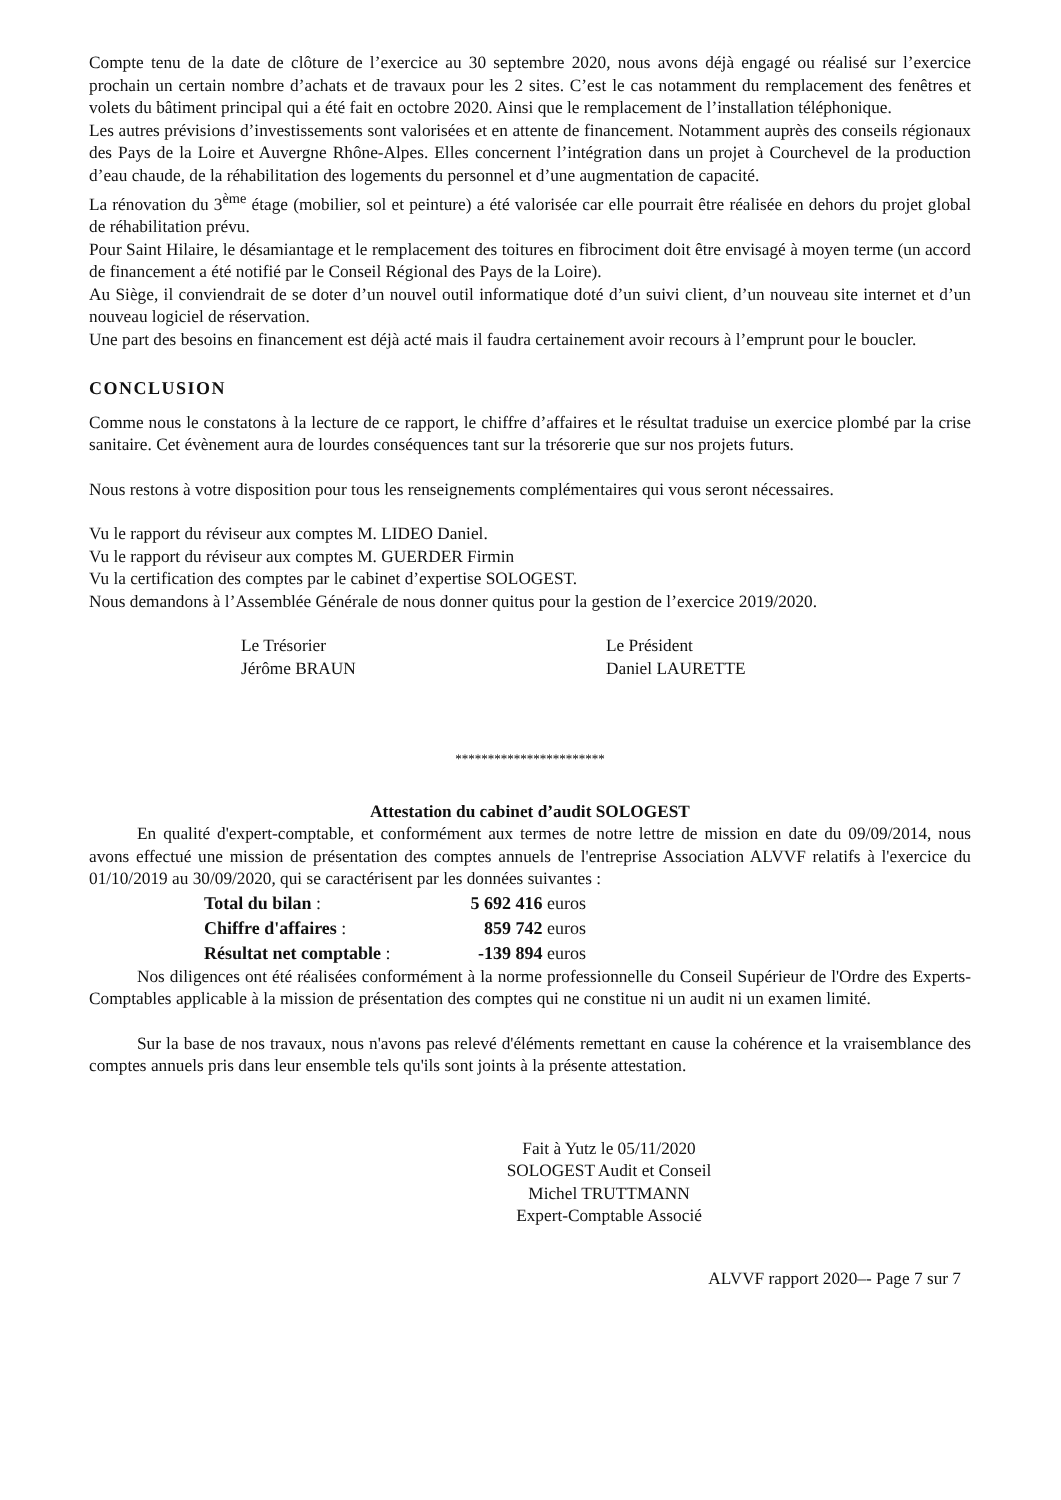Compte tenu de la date de clôture de l’exercice au 30 septembre 2020, nous avons déjà engagé ou réalisé sur l’exercice prochain un certain nombre d’achats et de travaux pour les 2 sites. C’est le cas notamment du remplacement des fenêtres et volets du bâtiment principal qui a été fait en octobre 2020. Ainsi que le remplacement de l’installation téléphonique.
Les autres prévisions d’investissements sont valorisées et en attente de financement. Notamment auprès des conseils régionaux des Pays de la Loire et Auvergne Rhône-Alpes. Elles concernent l’intégration dans un projet à Courchevel de la production d’eau chaude, de la réhabilitation des logements du personnel et d’une augmentation de capacité.
La rénovation du 3<sup>ème</sup> étage (mobilier, sol et peinture) a été valorisée car elle pourrait être réalisée en dehors du projet global de réhabilitation prévu.
Pour Saint Hilaire, le désamiantage et le remplacement des toitures en fibrociment doit être envisagé à moyen terme (un accord de financement a été notifié par le Conseil Régional des Pays de la Loire).
Au Siège, il conviendrait de se doter d’un nouvel outil informatique doté d’un suivi client, d’un nouveau site internet et d’un nouveau logiciel de réservation.
Une part des besoins en financement est déjà acté mais il faudra certainement avoir recours à l’emprunt pour le boucler.
CONCLUSION
Comme nous le constatons à la lecture de ce rapport, le chiffre d’affaires et le résultat traduise un exercice plombé par la crise sanitaire. Cet évènement aura de lourdes conséquences tant sur la trésorerie que sur nos projets futurs.
Nous restons à votre disposition pour tous les renseignements complémentaires qui vous seront nécessaires.
Vu le rapport du réviseur aux comptes M. LIDEO Daniel.
Vu le rapport du réviseur aux comptes M. GUERDER Firmin
Vu la certification des comptes par le cabinet d’expertise SOLOGEST.
Nous demandons à l’Assemblée Générale de nous donner quitus pour la gestion de l’exercice 2019/2020.
Le Trésorier
Jérôme BRAUN
Le Président
Daniel LAURETTE
***********************
Attestation du cabinet d’audit SOLOGEST
En qualité d'expert-comptable, et conformément aux termes de notre lettre de mission en date du 09/09/2014, nous avons effectué une mission de présentation des comptes annuels de l'entreprise Association ALVVF relatifs à l'exercice du 01/10/2019 au 30/09/2020, qui se caractérisent par les données suivantes :
| Total du bilan : | 5 692 416 euros |
| Chiffre d'affaires : | 859 742 euros |
| Résultat net comptable : | -139 894 euros |
Nos diligences ont été réalisées conformément à la norme professionnelle du Conseil Supérieur de l'Ordre des Experts-Comptables applicable à la mission de présentation des comptes qui ne constitue ni un audit ni un examen limité.
Sur la base de nos travaux, nous n'avons pas relevé d'éléments remettant en cause la cohérence et la vraisemblance des comptes annuels pris dans leur ensemble tels qu'ils sont joints à la présente attestation.
Fait à Yutz le 05/11/2020
SOLOGEST Audit et Conseil
Michel TRUTTMANN
Expert-Comptable Associé
ALVVF rapport 2020–- Page 7 sur 7